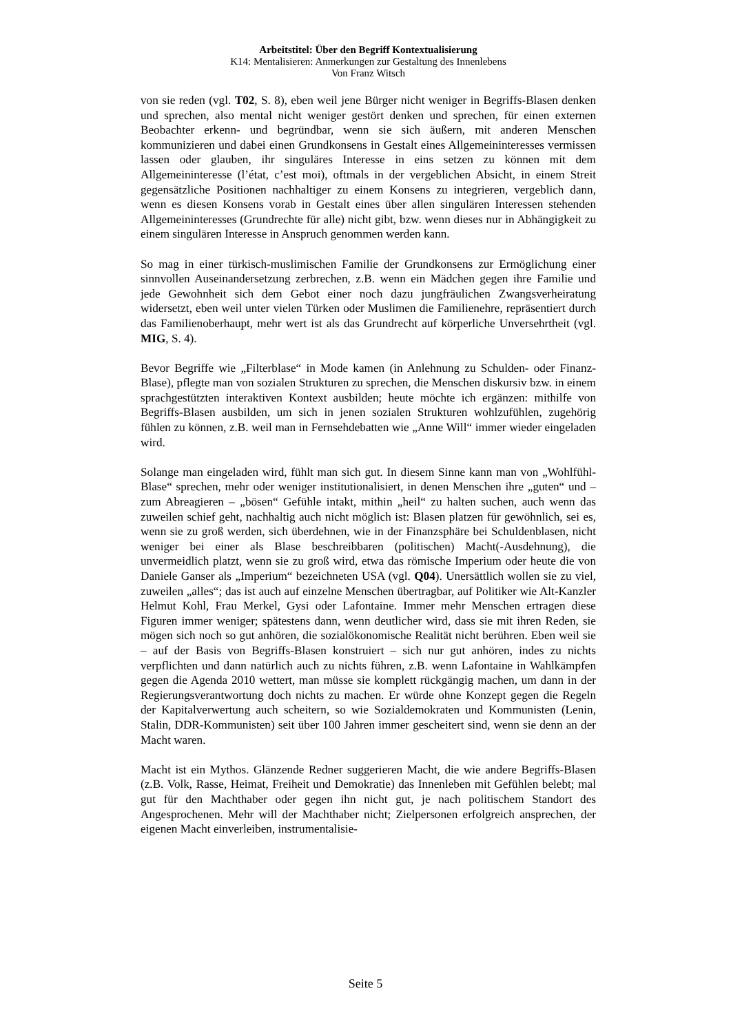Arbeitstitel: Über den Begriff Kontextualisierung
K14: Mentalisieren: Anmerkungen zur Gestaltung des Innenlebens
Von Franz Witsch
von sie reden (vgl. T02, S. 8), eben weil jene Bürger nicht weniger in Begriffs-Blasen denken und sprechen, also mental nicht weniger gestört denken und sprechen, für einen externen Beobachter erkenn- und begründbar, wenn sie sich äußern, mit anderen Menschen kommunizieren und dabei einen Grundkonsens in Gestalt eines Allgemeininteresses vermissen lassen oder glauben, ihr singuläres Interesse in eins setzen zu können mit dem Allgemeininteresse (l’état, c’est moi), oftmals in der vergeblichen Absicht, in einem Streit gegensätzliche Positionen nachhaltiger zu einem Konsens zu integrieren, vergeblich dann, wenn es diesen Konsens vorab in Gestalt eines über allen singulären Interessen stehenden Allgemeininteresses (Grundrechte für alle) nicht gibt, bzw. wenn dieses nur in Abhängigkeit zu einem singulären Interesse in Anspruch genommen werden kann.
So mag in einer türkisch-muslimischen Familie der Grundkonsens zur Ermöglichung einer sinnvollen Auseinandersetzung zerbrechen, z.B. wenn ein Mädchen gegen ihre Familie und jede Gewohnheit sich dem Gebot einer noch dazu jungfräulichen Zwangsverheiratung widersetzt, eben weil unter vielen Türken oder Muslimen die Familienehre, repräsentiert durch das Familienoberhaupt, mehr wert ist als das Grundrecht auf körperliche Unversehrtheit (vgl. MIG, S. 4).
Bevor Begriffe wie „Filterblase“ in Mode kamen (in Anlehnung zu Schulden- oder Finanz-Blase), pflegte man von sozialen Strukturen zu sprechen, die Menschen diskursiv bzw. in einem sprachgestützten interaktiven Kontext ausbilden; heute möchte ich ergänzen: mithilfe von Begriffs-Blasen ausbilden, um sich in jenen sozialen Strukturen wohlzufühlen, zugehörig fühlen zu können, z.B. weil man in Fernsehdebatten wie „Anne Will“ immer wieder eingeladen wird.
Solange man eingeladen wird, fühlt man sich gut. In diesem Sinne kann man von „Wohlfühl-Blase“ sprechen, mehr oder weniger institutionalisiert, in denen Menschen ihre „guten“ und – zum Abreagieren – „bösen“ Gefühle intakt, mithin „heil“ zu halten suchen, auch wenn das zuweilen schief geht, nachhaltig auch nicht möglich ist: Blasen platzen für gewöhnlich, sei es, wenn sie zu groß werden, sich überdehnen, wie in der Finanzsphäre bei Schuldenblasen, nicht weniger bei einer als Blase beschreibbaren (politischen) Macht(-Ausdehnung), die unvermeidlich platzt, wenn sie zu groß wird, etwa das römische Imperium oder heute die von Daniele Ganser als „Imperium“ bezeichneten USA (vgl. Q04). Unersättlich wollen sie zu viel, zuweilen „alles“; das ist auch auf einzelne Menschen übertragbar, auf Politiker wie Alt-Kanzler Helmut Kohl, Frau Merkel, Gysi oder Lafontaine. Immer mehr Menschen ertragen diese Figuren immer weniger; spätestens dann, wenn deutlicher wird, dass sie mit ihren Reden, sie mögen sich noch so gut anhören, die sozialökonomische Realität nicht berühren. Eben weil sie – auf der Basis von Begriffs-Blasen konstruiert – sich nur gut anhören, indes zu nichts verpflichten und dann natürlich auch zu nichts führen, z.B. wenn Lafontaine in Wahlkämpfen gegen die Agenda 2010 wettert, man müsse sie komplett rückgängig machen, um dann in der Regierungsverantwortung doch nichts zu machen. Er würde ohne Konzept gegen die Regeln der Kapitalverwertung auch scheitern, so wie Sozialdemokraten und Kommunisten (Lenin, Stalin, DDR-Kommunisten) seit über 100 Jahren immer gescheitert sind, wenn sie denn an der Macht waren.
Macht ist ein Mythos. Glänzende Redner suggerieren Macht, die wie andere Begriffs-Blasen (z.B. Volk, Rasse, Heimat, Freiheit und Demokratie) das Innenleben mit Gefühlen belebt; mal gut für den Machthaber oder gegen ihn nicht gut, je nach politischem Standort des Angesprochenen. Mehr will der Machthaber nicht; Zielpersonen erfolgreich ansprechen, der eigenen Macht einverleiben, instrumentalisie-
Seite 5